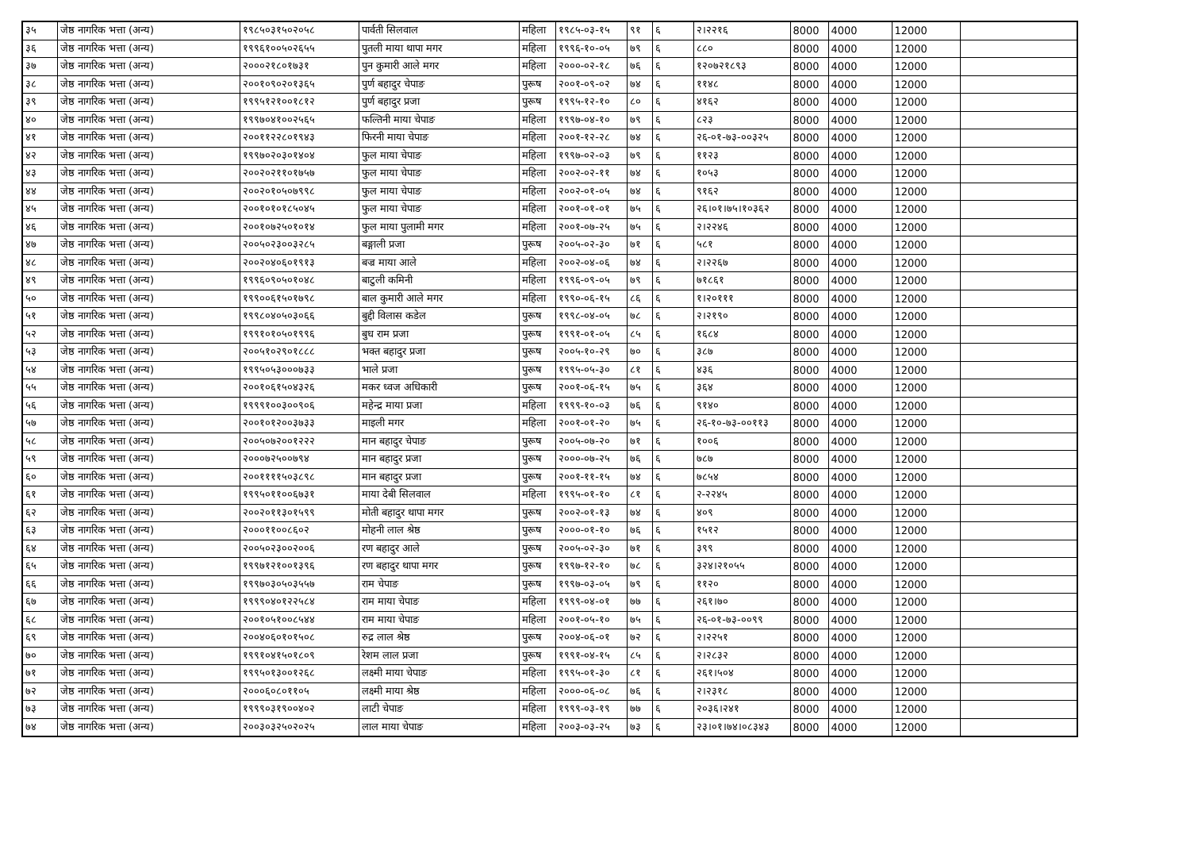| ३५ | जेष्ठ नागरिक भत्ता (अन्य) | १९८५०३१५०२०५८ | पार्वती सिलवाल | महिला | १९८५-०३-१५ | ९१ | ६ | २।२२१६ | 8000 | 4000 | 12000 | |
| ३६ | जेष्ठ नागरिक भत्ता (अन्य) | १९९६१००५०२६५५ | पुतली माया थापा मगर | महिला | १९९६-१०-०५ | ७९ | ६ | ८८० | 8000 | 4000 | 12000 | |
| ३७ | जेष्ठ नागरिक भत्ता (अन्य) | २०००२१८०१७३१ | पुन कुमारी आले मगर | महिला | २०००-०२-१८ | ७६ | ६ | १२०७२१८९३ | 8000 | 4000 | 12000 | |
| ३८ | जेष्ठ नागरिक भत्ता (अन्य) | २००१०९०२०१३६५ | पुर्ण बहादुर चेपाङ | पुरूष | २००१-०९-०२ | ७४ | ६ | ११४८ | 8000 | 4000 | 12000 | |
| ३९ | जेष्ठ नागरिक भत्ता (अन्य) | १९९५१२१००१८१२ | पुर्ण बहादुर प्रजा | पुरूष | १९९५-१२-१० | ८० | ६ | ४१६२ | 8000 | 4000 | 12000 | |
| ४० | जेष्ठ नागरिक भत्ता (अन्य) | १९९७०४१००२५६५ | फल्तिनी माया चेपाङ | महिला | १९९७-०४-१० | ७९ | ६ | ८२३ | 8000 | 4000 | 12000 | |
| ४१ | जेष्ठ नागरिक भत्ता (अन्य) | २००११२२८०१९४३ | फिरनी माया चेपाङ | महिला | २००१-१२-२८ | ७४ | ६ | २६-०१-७३-००३२५ | 8000 | 4000 | 12000 | |
| ४२ | जेष्ठ नागरिक भत्ता (अन्य) | १९९७०२०३०१४०४ | फुल माया चेपाङ | महिला | १९९७-०२-०३ | ७९ | ६ | ११२३ | 8000 | 4000 | 12000 | |
| ४३ | जेष्ठ नागरिक भत्ता (अन्य) | २००२०२११०१७५७ | फुल माया चेपाङ | महिला | २००२-०२-११ | ७४ | ६ | १०५३ | 8000 | 4000 | 12000 | |
| ४४ | जेष्ठ नागरिक भत्ता (अन्य) | २००२०१०५०७९९८ | फुल माया चेपाङ | महिला | २००२-०१-०५ | ७४ | ६ | ९१६२ | 8000 | 4000 | 12000 | |
| ४५ | जेष्ठ नागरिक भत्ता (अन्य) | २००१०१०१८५०४५ | फुल माया चेपाङ | महिला | २००१-०१-०१ | ७५ | ६ | २६।०१।७५।१०३६२ | 8000 | 4000 | 12000 | |
| ४६ | जेष्ठ नागरिक भत्ता (अन्य) | २००१०७२५०१०१४ | फुल माया पुलामी मगर | महिला | २००१-०७-२५ | ७५ | ६ | २।२२४६ | 8000 | 4000 | 12000 | |
| ४७ | जेष्ठ नागरिक भत्ता (अन्य) | २००५०२३००३२८५ | बङ्गाली प्रजा | पुरूष | २००५-०२-३० | ७१ | ६ | ५८१ | 8000 | 4000 | 12000 | |
| ४८ | जेष्ठ नागरिक भत्ता (अन्य) | २००२०४०६०१९१३ | बज्र माया आले | महिला | २००२-०४-०६ | ७४ | ६ | २।२२६७ | 8000 | 4000 | 12000 | |
| ४९ | जेष्ठ नागरिक भत्ता (अन्य) | १९९६०९०५०१०४८ | बाटुली कमिनी | महिला | १९९६-०९-०५ | ७९ | ६ | ७१८६१ | 8000 | 4000 | 12000 | |
| ५० | जेष्ठ नागरिक भत्ता (अन्य) | १९९००६१५०१७९८ | बाल कुमारी आले मगर | महिला | १९९०-०६-१५ | ८६ | ६ | १।२०१११ | 8000 | 4000 | 12000 | |
| ५१ | जेष्ठ नागरिक भत्ता (अन्य) | १९९८०४०५०३०६६ | बुद्दी विलास कडेल | पुरूष | १९९८-०४-०५ | ७८ | ६ | २।२१९० | 8000 | 4000 | 12000 | |
| ५२ | जेष्ठ नागरिक भत्ता (अन्य) | १९९१०१०५०१९९६ | बुध राम प्रजा | पुरूष | १९९१-०१-०५ | ८५ | ६ | १६८४ | 8000 | 4000 | 12000 | |
| ५३ | जेष्ठ नागरिक भत्ता (अन्य) | २००५१०२९०१८८८ | भक्त बहादुर प्रजा | पुरूष | २००५-१०-२९ | ७० | ६ | ३८७ | 8000 | 4000 | 12000 | |
| ५४ | जेष्ठ नागरिक भत्ता (अन्य) | १९९५०५३०००७३३ | भाले प्रजा | पुरूष | १९९५-०५-३० | ८१ | ६ | ४३६ | 8000 | 4000 | 12000 | |
| ५५ | जेष्ठ नागरिक भत्ता (अन्य) | २००१०६१५०४३२६ | मकर ध्वज अधिकारी | पुरूष | २००१-०६-१५ | ७५ | ६ | ३६४ | 8000 | 4000 | 12000 | |
| ५६ | जेष्ठ नागरिक भत्ता (अन्य) | १९९९१००३००९०६ | महेन्द्र माया प्रजा | महिला | १९९९-१०-०३ | ७६ | ६ | ९१४० | 8000 | 4000 | 12000 | |
| ५७ | जेष्ठ नागरिक भत्ता (अन्य) | २००१०१२००३७३३ | माइली मगर | महिला | २००१-०१-२० | ७५ | ६ | २६-१०-७३-००११३ | 8000 | 4000 | 12000 | |
| ५८ | जेष्ठ नागरिक भत्ता (अन्य) | २००५०७२००१२२२ | मान बहादुर चेपाङ | पुरूष | २००५-०७-२० | ७१ | ६ | १००६ | 8000 | 4000 | 12000 | |
| ५९ | जेष्ठ नागरिक भत्ता (अन्य) | २०००७२५००७९४ | मान बहादुर प्रजा | पुरूष | २०००-०७-२५ | ७६ | ६ | ७८७ | 8000 | 4000 | 12000 | |
| ६० | जेष्ठ नागरिक भत्ता (अन्य) | २००११११५०३८९८ | मान बहादुर प्रजा | पुरूष | २००१-११-१५ | ७४ | ६ | ७८५४ | 8000 | 4000 | 12000 | |
| ६१ | जेष्ठ नागरिक भत्ता (अन्य) | १९९५०११००६७३१ | माया देबी सिलवाल | महिला | १९९५-०१-१० | ८१ | ६ | २-२२४५ | 8000 | 4000 | 12000 | |
| ६२ | जेष्ठ नागरिक भत्ता (अन्य) | २००२०११३०१५९९ | मोती बहादुर थापा मगर | पुरूष | २००२-०१-१३ | ७४ | ६ | ४०९ | 8000 | 4000 | 12000 | |
| ६३ | जेष्ठ नागरिक भत्ता (अन्य) | २०००११००८६०२ | मोहनी लाल श्रेष्ठ | पुरूष | २०००-०१-१० | ७६ | ६ | १५१२ | 8000 | 4000 | 12000 | |
| ६४ | जेष्ठ नागरिक भत्ता (अन्य) | २००५०२३००२००६ | रण बहादुर आले | पुरूष | २००५-०२-३० | ७१ | ६ | ३९९ | 8000 | 4000 | 12000 | |
| ६५ | जेष्ठ नागरिक भत्ता (अन्य) | १९९७१२१००१३९६ | रण बहादुर थापा मगर | पुरूष | १९९७-१२-१० | ७८ | ६ | ३२४।२१०५५ | 8000 | 4000 | 12000 | |
| ६६ | जेष्ठ नागरिक भत्ता (अन्य) | १९९७०३०५०३५५७ | राम चेपाङ | पुरूष | १९९७-०३-०५ | ७९ | ६ | ११२० | 8000 | 4000 | 12000 | |
| ६७ | जेष्ठ नागरिक भत्ता (अन्य) | १९९९०४०१२२५८४ | राम माया चेपाङ | महिला | १९९९-०४-०१ | ७७ | ६ | २६१।७० | 8000 | 4000 | 12000 | |
| ६८ | जेष्ठ नागरिक भत्ता (अन्य) | २००१०५१००८५४४ | राम माया चेपाङ | महिला | २००१-०५-१० | ७५ | ६ | २६-०१-७३-००९९ | 8000 | 4000 | 12000 | |
| ६९ | जेष्ठ नागरिक भत्ता (अन्य) | २००४०६०१०१५०८ | रुद्र लाल श्रेष्ठ | पुरूष | २००४-०६-०१ | ७२ | ६ | २।२२५१ | 8000 | 4000 | 12000 | |
| ७० | जेष्ठ नागरिक भत्ता (अन्य) | १९९१०४१५०१८०९ | रेशम लाल प्रजा | पुरूष | १९९१-०४-१५ | ८५ | ६ | २।२८३२ | 8000 | 4000 | 12000 | |
| ७१ | जेष्ठ नागरिक भत्ता (अन्य) | १९९५०१३००१२६८ | लक्ष्मी माया चेपाङ | महिला | १९९५-०१-३० | ८१ | ६ | २६१।५०४ | 8000 | 4000 | 12000 | |
| ७२ | जेष्ठ नागरिक भत्ता (अन्य) | २०००६०८०११०५ | लक्ष्मी माया श्रेष्ठ | महिला | २०००-०६-०८ | ७६ | ६ | २।२३१८ | 8000 | 4000 | 12000 | |
| ७३ | जेष्ठ नागरिक भत्ता (अन्य) | १९९९०३१९००४०२ | लाटी चेपाङ | महिला | १९९९-०३-१९ | ७७ | ६ | २०३६।२४१ | 8000 | 4000 | 12000 | |
| ७४ | जेष्ठ नागरिक भत्ता (अन्य) | २००३०३२५०२०२५ | लाल माया चेपाङ | महिला | २००३-०३-२५ | ७३ | ६ | २३।०१।७४।०८३४३ | 8000 | 4000 | 12000 | |